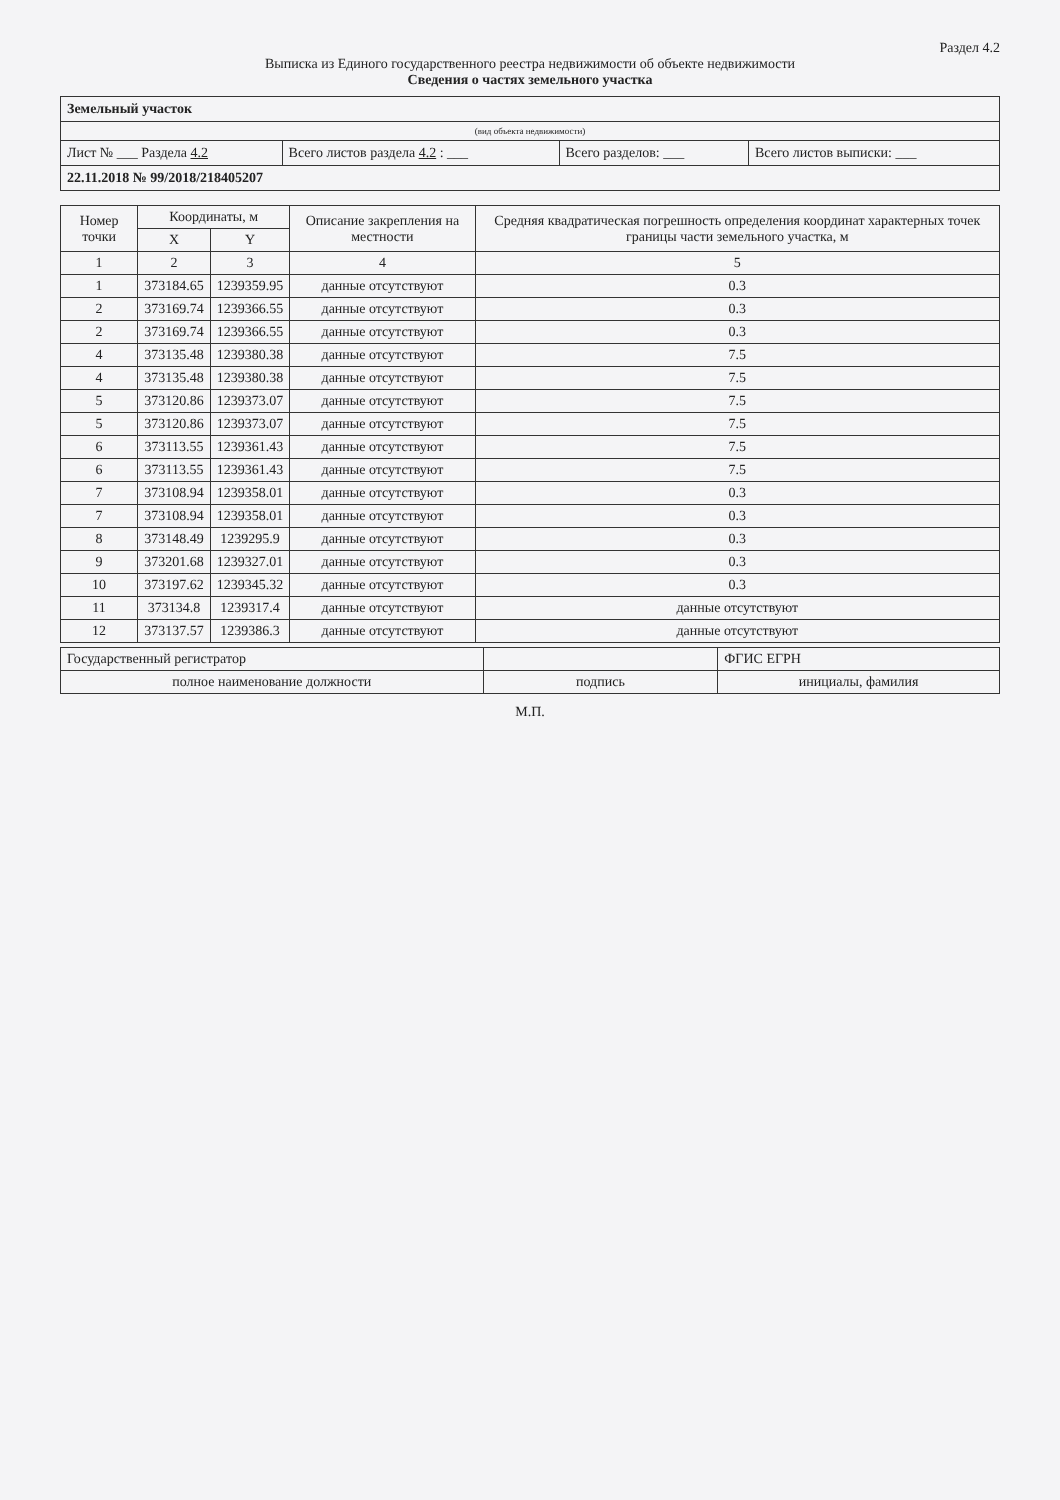Раздел 4.2
Выписка из Единого государственного реестра недвижимости об объекте недвижимости
Сведения о частях земельного участка
| Земельный участок | | | |
| (вид объекта недвижимости) | | | |
| Лист № ___ Раздела 4.2 | Всего листов раздела 4.2 : ___ | Всего разделов: ___ | Всего листов выписки: ___ |
| 22.11.2018 № 99/2018/218405207 | | | |
| Номер точки | Координаты, м | | Описание закрепления на местности | Средняя квадратическая погрешность определения координат характерных точек границы части земельного участка, м |
| --- | --- | --- | --- | --- |
| | X | Y | | |
| 1 | 2 | 3 | 4 | 5 |
| 1 | 373184.65 | 1239359.95 | данные отсутствуют | 0.3 |
| 2 | 373169.74 | 1239366.55 | данные отсутствуют | 0.3 |
| 2 | 373169.74 | 1239366.55 | данные отсутствуют | 0.3 |
| 4 | 373135.48 | 1239380.38 | данные отсутствуют | 7.5 |
| 4 | 373135.48 | 1239380.38 | данные отсутствуют | 7.5 |
| 5 | 373120.86 | 1239373.07 | данные отсутствуют | 7.5 |
| 5 | 373120.86 | 1239373.07 | данные отсутствуют | 7.5 |
| 6 | 373113.55 | 1239361.43 | данные отсутствуют | 7.5 |
| 6 | 373113.55 | 1239361.43 | данные отсутствуют | 7.5 |
| 7 | 373108.94 | 1239358.01 | данные отсутствуют | 0.3 |
| 7 | 373108.94 | 1239358.01 | данные отсутствуют | 0.3 |
| 8 | 373148.49 | 1239295.9 | данные отсутствуют | 0.3 |
| 9 | 373201.68 | 1239327.01 | данные отсутствуют | 0.3 |
| 10 | 373197.62 | 1239345.32 | данные отсутствуют | 0.3 |
| 11 | 373134.8 | 1239317.4 | данные отсутствуют | данные отсутствуют |
| 12 | 373137.57 | 1239386.3 | данные отсутствуют | данные отсутствуют |
| Государственный регистратор | | ФГИС ЕГРН |
| полное наименование должности | подпись | инициалы, фамилия |
М.П.